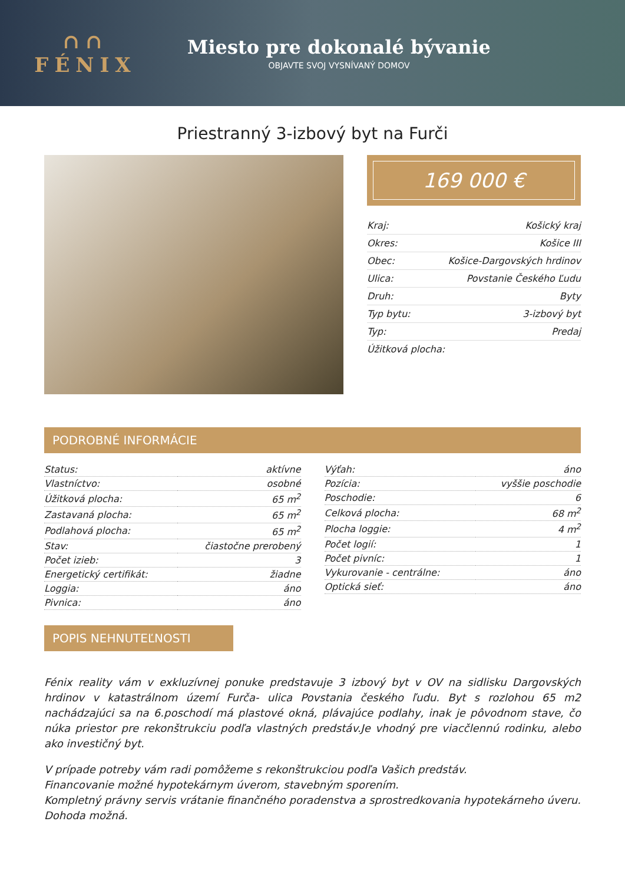∩∩
FÉNIX
Miesto pre dokonalé bývanie
OBJAVTE SVOJ VYSNÍVANÝ DOMOV
Priestranný 3-izbový byt na Furči
169 000 €
| Kraj: | Košický kraj |
| Okres: | Košice III |
| Obec: | Košice-Dargovských hrdinov |
| Ulica: | Povstanie Českého Ľudu |
| Druh: | Byty |
| Typ bytu: | 3-izbový byt |
| Typ: | Predaj |
| Úžitková plocha: | |
PODROBNÉ INFORMÁCIE
| Status: | aktívne |
| Vlastníctvo: | osobné |
| Úžitková plocha: | 65 m<sup>2</sup> |
| Zastavaná plocha: | 65 m<sup>2</sup> |
| Podlahová plocha: | 65 m<sup>2</sup> |
| Stav: | čiastočne prerobený |
| Počet izieb: | 3 |
| Energetický certifikát: | žiadne |
| Loggia: | áno |
| Pivnica: | áno |
| Výťah: | áno |
| Pozícia: | vyššie poschodie |
| Poschodie: | 6 |
| Celková plocha: | 68 m<sup>2</sup> |
| Plocha loggie: | 4 m<sup>2</sup> |
| Počet logií: | 1 |
| Počet pivníc: | 1 |
| Vykurovanie - centrálne: | áno |
| Optická sieť: | áno |
POPIS NEHNUTEĽNOSTI
Fénix reality vám v exkluzívnej ponuke predstavuje 3 izbový byt v OV na sidlisku Dargovských hrdinov v katastrálnom území Furča- ulica Povstania českého ľudu. Byt s rozlohou 65 m2 nachádzajúci sa na 6.poschodí má plastové okná, plávajúce podlahy, inak je pôvodnom stave, čo núka priestor pre rekonštrukciu podľa vlastných predstáv.Je vhodný pre viacčlennú rodinku, alebo ako investičný byt.
V prípade potreby vám radi pomôžeme s rekonštrukciou podľa Vašich predstáv.
Financovanie možné hypotekárnym úverom, stavebným sporením.
Kompletný právny servis vrátanie finančného poradenstva a sprostredkovania hypotekárneho úveru. Dohoda možná.